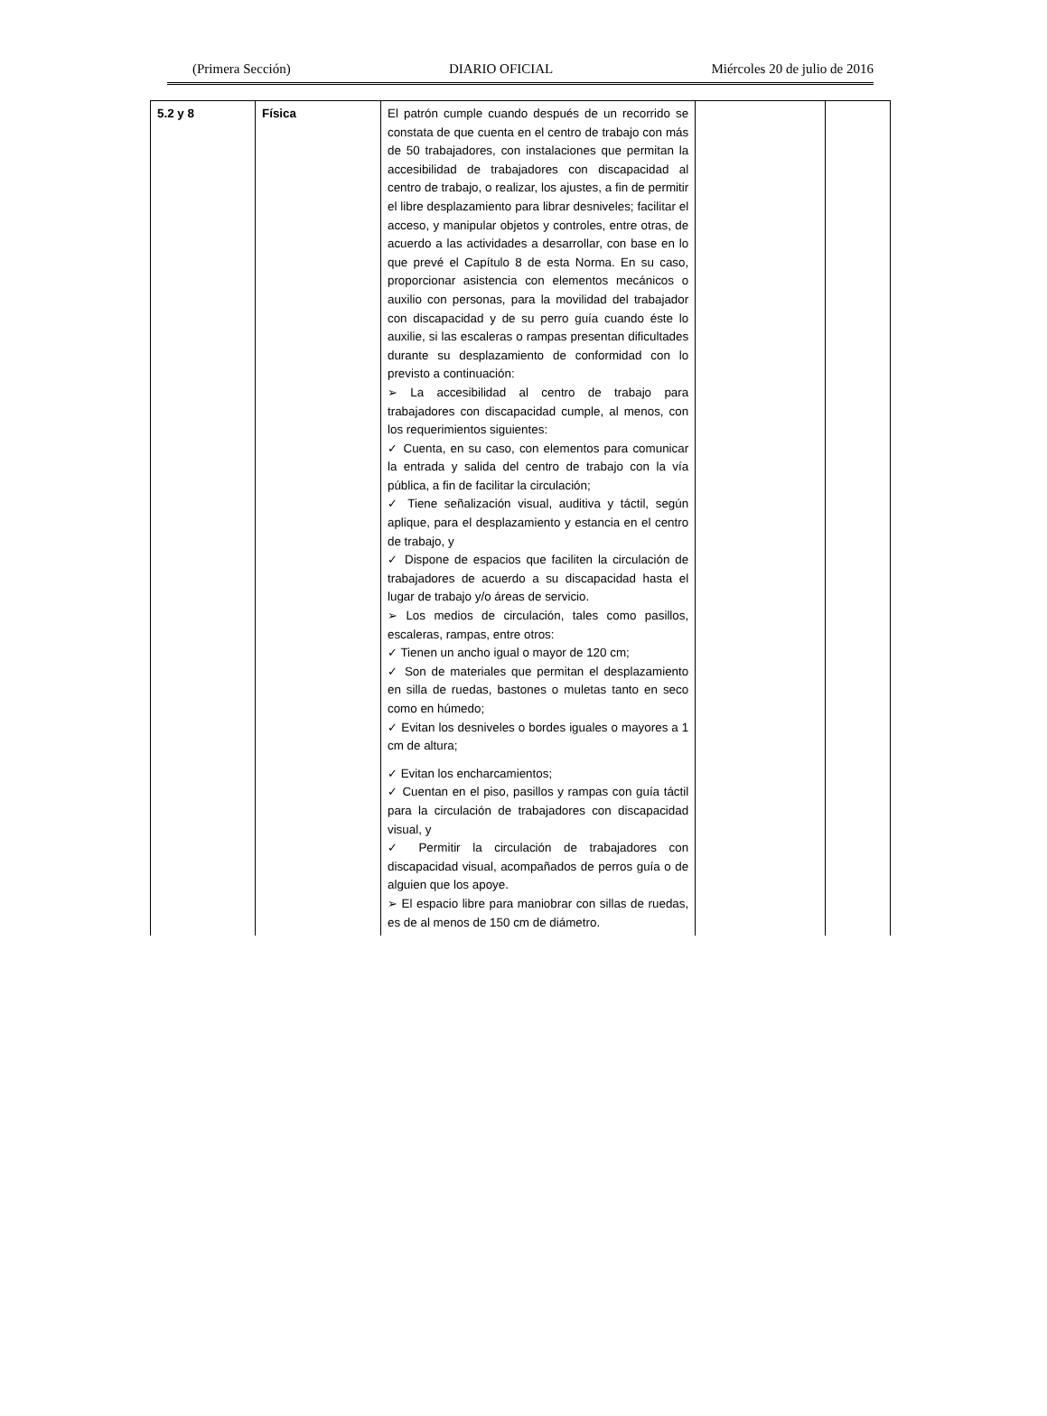(Primera Sección) DIARIO OFICIAL Miércoles 20 de julio de 2016
| 5.2 y 8 | Física | El patrón cumple cuando después de un recorrido se constata de que cuenta en el centro de trabajo con más de 50 trabajadores, con instalaciones que permitan la accesibilidad de trabajadores con discapacidad al centro de trabajo, o realizar, los ajustes, a fin de permitir el libre desplazamiento para librar desniveles; facilitar el acceso, y manipular objetos y controles, entre otras, de acuerdo a las actividades a desarrollar, con base en lo que prevé el Capítulo 8 de esta Norma. En su caso, proporcionar asistencia con elementos mecánicos o auxilio con personas, para la movilidad del trabajador con discapacidad y de su perro guía cuando éste lo auxilie, si las escaleras o rampas presentan dificultades durante su desplazamiento de conformidad con lo previsto a continuación: ➢ La accesibilidad al centro de trabajo para trabajadores con discapacidad cumple, al menos, con los requerimientos siguientes: ✓ Cuenta, en su caso, con elementos para comunicar la entrada y salida del centro de trabajo con la vía pública, a fin de facilitar la circulación; ✓ Tiene señalización visual, auditiva y táctil, según aplique, para el desplazamiento y estancia en el centro de trabajo, y ✓ Dispone de espacios que faciliten la circulación de trabajadores de acuerdo a su discapacidad hasta el lugar de trabajo y/o áreas de servicio. ➢ Los medios de circulación, tales como pasillos, escaleras, rampas, entre otros: ✓ Tienen un ancho igual o mayor de 120 cm; ✓ Son de materiales que permitan el desplazamiento en silla de ruedas, bastones o muletas tanto en seco como en húmedo; ✓ Evitan los desniveles o bordes iguales o mayores a 1 cm de altura; | | |
| | | ✓ Evitan los encharcamientos; ✓ Cuentan en el piso, pasillos y rampas con guía táctil para la circulación de trabajadores con discapacidad visual, y ✓ Permitir la circulación de trabajadores con discapacidad visual, acompañados de perros guía o de alguien que los apoye. ➢ El espacio libre para maniobrar con sillas de ruedas, es de al menos de 150 cm de diámetro. | | |